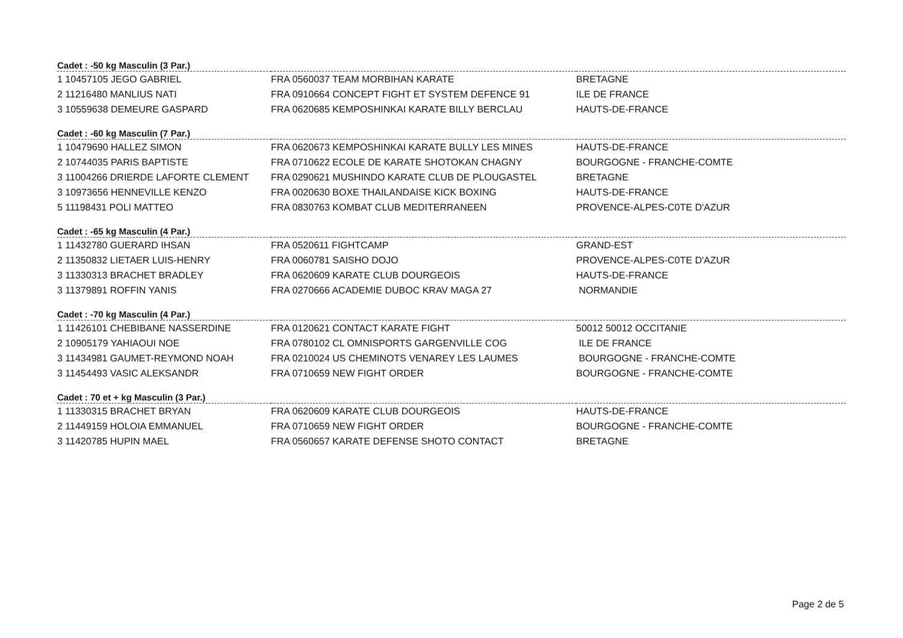| Cadet : -50 kg Masculin (3 Par.) | | |
| --- | --- | --- |
| 1 10457105 JEGO GABRIEL | FRA 0560037 TEAM MORBIHAN KARATE | BRETAGNE |
| 2 11216480 MANLIUS NATI | FRA 0910664 CONCEPT FIGHT ET SYSTEM DEFENCE 91 | ILE DE FRANCE |
| 3 10559638 DEMEURE GASPARD | FRA 0620685 KEMPOSHINKAI KARATE BILLY BERCLAU | HAUTS-DE-FRANCE |
| Cadet : -60 kg Masculin (7 Par.) | | |
| --- | --- | --- |
| 1 10479690 HALLEZ SIMON | FRA 0620673 KEMPOSHINKAI KARATE BULLY LES MINES | HAUTS-DE-FRANCE |
| 2 10744035 PARIS BAPTISTE | FRA 0710622 ECOLE DE KARATE SHOTOKAN CHAGNY | BOURGOGNE - FRANCHE-COMTE |
| 3 11004266 DRIERDE LAFORTE CLEMENT | FRA 0290621 MUSHINDO KARATE CLUB DE PLOUGASTEL | BRETAGNE |
| 3 10973656 HENNEVILLE KENZO | FRA 0020630 BOXE THAILANDAISE KICK BOXING | HAUTS-DE-FRANCE |
| 5 11198431 POLI MATTEO | FRA 0830763 KOMBAT CLUB MEDITERRANEEN | PROVENCE-ALPES-C0TE D'AZUR |
| Cadet : -65 kg Masculin (4 Par.) | | |
| --- | --- | --- |
| 1 11432780 GUERARD IHSAN | FRA 0520611 FIGHTCAMP | GRAND-EST |
| 2 11350832 LIETAER LUIS-HENRY | FRA 0060781 SAISHO DOJO | PROVENCE-ALPES-C0TE D'AZUR |
| 3 11330313 BRACHET BRADLEY | FRA 0620609 KARATE CLUB DOURGEOIS | HAUTS-DE-FRANCE |
| 3 11379891 ROFFIN YANIS | FRA 0270666 ACADEMIE DUBOC KRAV MAGA 27 | NORMANDIE |
| Cadet : -70 kg Masculin (4 Par.) | | |
| --- | --- | --- |
| 1 11426101 CHEBIBANE NASSERDINE | FRA 0120621 CONTACT KARATE FIGHT | 50012 50012 OCCITANIE |
| 2 10905179 YAHIAOUI NOE | FRA 0780102 CL OMNISPORTS GARGENVILLE COG | ILE DE FRANCE |
| 3 11434981 GAUMET-REYMOND NOAH | FRA 0210024 US CHEMINOTS VENAREY LES LAUMES | BOURGOGNE - FRANCHE-COMTE |
| 3 11454493 VASIC ALEKSANDR | FRA 0710659 NEW FIGHT ORDER | BOURGOGNE - FRANCHE-COMTE |
| Cadet : 70 et + kg Masculin (3 Par.) | | |
| --- | --- | --- |
| 1 11330315 BRACHET BRYAN | FRA 0620609 KARATE CLUB DOURGEOIS | HAUTS-DE-FRANCE |
| 2 11449159 HOLOIA EMMANUEL | FRA 0710659 NEW FIGHT ORDER | BOURGOGNE - FRANCHE-COMTE |
| 3 11420785 HUPIN MAEL | FRA 0560657 KARATE DEFENSE SHOTO CONTACT | BRETAGNE |
Page 2 de 5